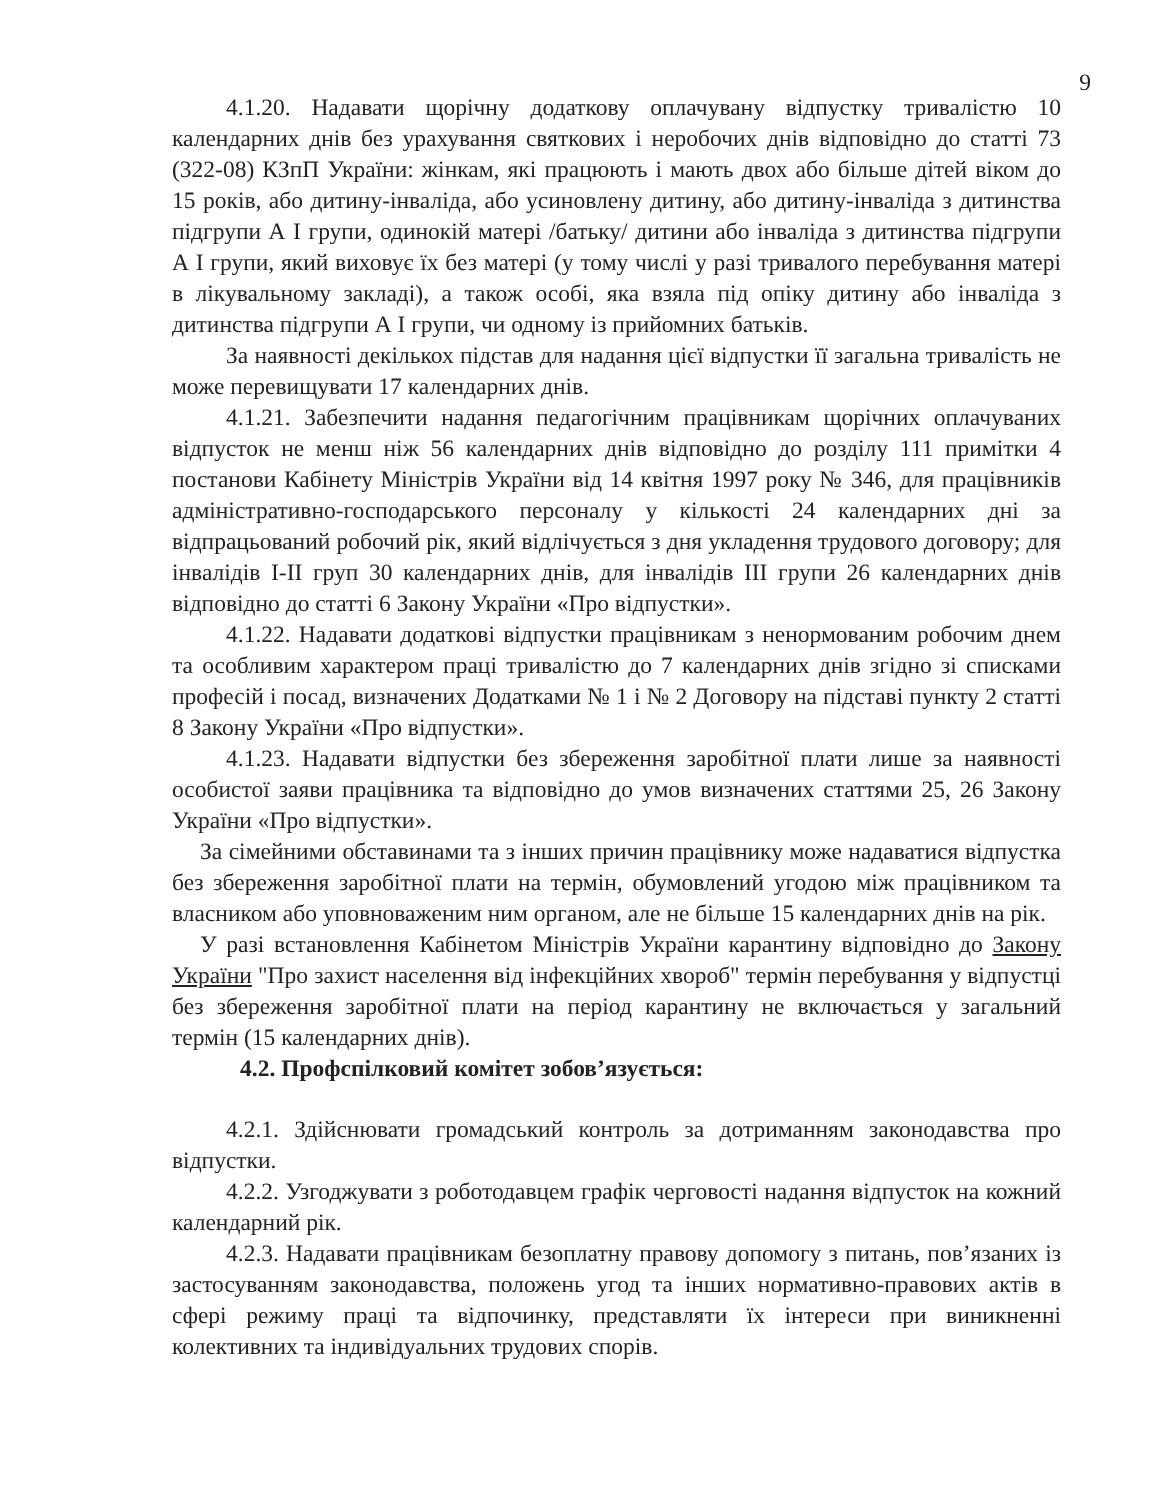9
4.1.20. Надавати щорічну додаткову оплачувану відпустку тривалістю 10 календарних днів без урахування святкових і неробочих днів відповідно до статті 73 (322-08) КЗпП України: жінкам, які працюють і мають двох або більше дітей віком до 15 років, або дитину-інваліда, або усиновлену дитину, або дитину-інваліда з дитинства підгрупи А І групи, одинокій матері /батьку/ дитини або інваліда з дитинства підгрупи А І групи, який виховує їх без матері (у тому числі у разі тривалого перебування матері в лікувальному закладі), а також особі, яка взяла під опіку дитину або інваліда з дитинства підгрупи А І групи, чи одному із прийомних батьків.
За наявності декількох підстав для надання цієї відпустки її загальна тривалість не може перевищувати 17 календарних днів.
4.1.21. Забезпечити надання педагогічним працівникам щорічних оплачуваних відпусток не менш ніж 56 календарних днів відповідно до розділу 111 примітки 4 постанови Кабінету Міністрів України від 14 квітня 1997 року № 346, для працівників адміністративно-господарського персоналу у кількості 24 календарних дні за відпрацьований робочий рік, який відлічується з дня укладення трудового договору; для інвалідів І-ІІ груп 30 календарних днів, для інвалідів ІІІ групи 26 календарних днів відповідно до статті 6 Закону України «Про відпустки».
4.1.22. Надавати додаткові відпустки працівникам з ненормованим робочим днем та особливим характером праці тривалістю до 7 календарних днів згідно зі списками професій і посад, визначених Додатками № 1 і № 2 Договору на підставі пункту 2 статті 8 Закону України «Про відпустки».
4.1.23. Надавати відпустки без збереження заробітної плати лише за наявності особистої заяви працівника та відповідно до умов визначених статтями 25, 26 Закону України «Про відпустки».
За сімейними обставинами та з інших причин працівнику може надаватися відпустка без збереження заробітної плати на термін, обумовлений угодою між працівником та власником або уповноваженим ним органом, але не більше 15 календарних днів на рік.
У разі встановлення Кабінетом Міністрів України карантину відповідно до Закону України "Про захист населення від інфекційних хвороб" термін перебування у відпустці без збереження заробітної плати на період карантину не включається у загальний термін (15 календарних днів).
4.2. Профспілковий комітет зобов’язується:
4.2.1. Здійснювати громадський контроль за дотриманням законодавства про відпустки.
4.2.2. Узгоджувати з роботодавцем графік черговості надання відпусток на кожний календарний рік.
4.2.3. Надавати працівникам безоплатну правову допомогу з питань, пов’язаних із застосуванням законодавства, положень угод та інших нормативно-правових актів в сфері режиму праці та відпочинку, представляти їх інтереси при виникненні колективних та індивідуальних трудових спорів.